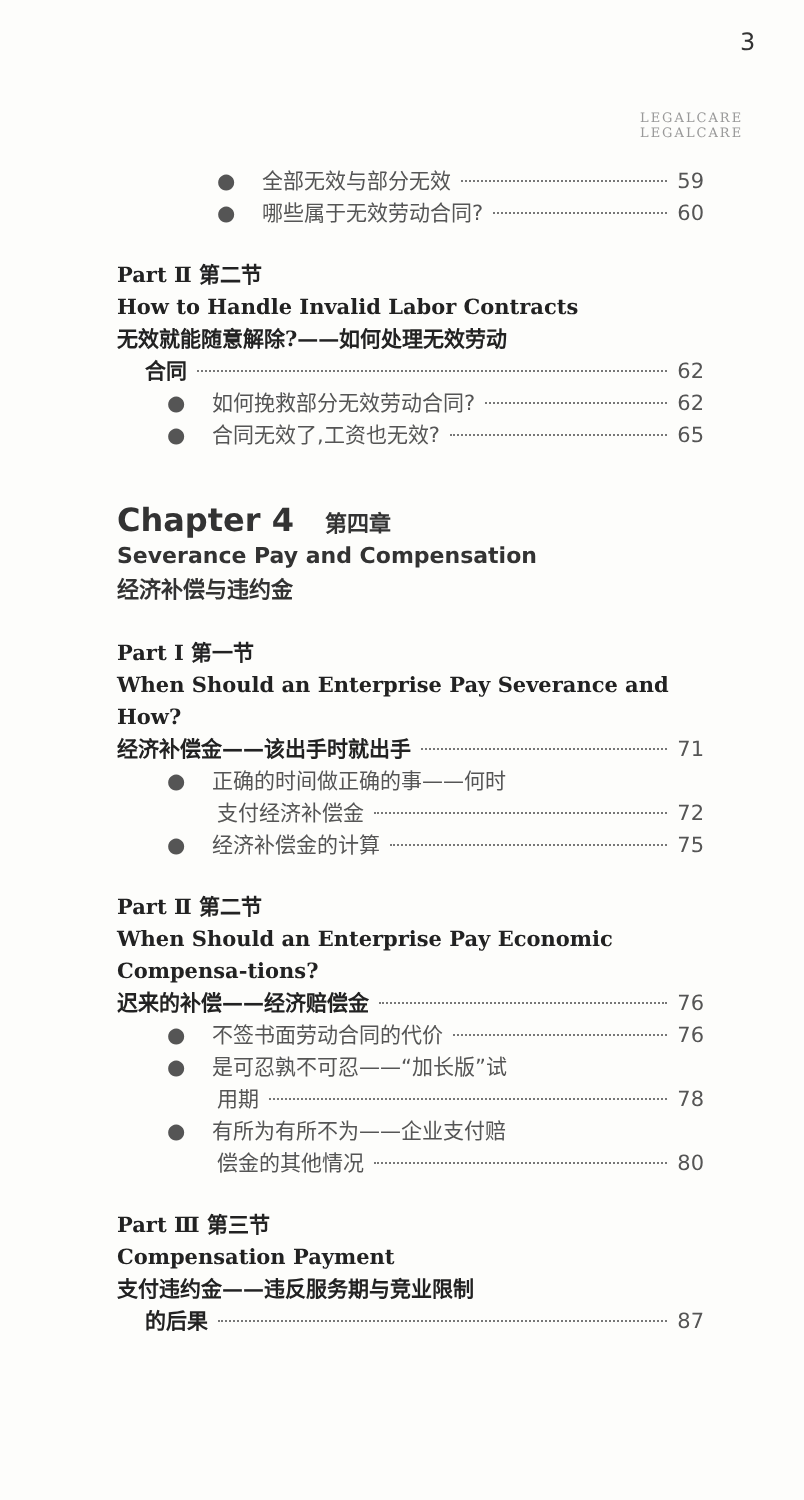3
LEGALCARE LEGALCARE
● 全部无效与部分无效 59
● 哪些属于无效劳动合同? 60
Part Ⅱ 第二节
How to Handle Invalid Labor Contracts
无效就能随意解除?——如何处理无效劳动
合同 62
● 如何挽救部分无效劳动合同? 62
● 合同无效了,工资也无效? 65
Chapter 4 第四章
Severance Pay and Compensation
经济补偿与违约金
Part Ⅰ 第一节
When Should an Enterprise Pay Severance and How?
经济补偿金——该出手时就出手 71
● 正确的时间做正确的事——何时
支付经济补偿金 72
● 经济补偿金的计算 75
Part Ⅱ 第二节
When Should an Enterprise Pay Economic Compensa-tions?
迟来的补偿——经济赔偿金 76
● 不签书面劳动合同的代价 76
● 是可忍孰不可忍——“加长版”试
用期 78
● 有所为有所不为——企业支付赔
偿金的其他情况 80
Part Ⅲ 第三节
Compensation Payment
支付违约金——违反服务期与竞业限制
的后果 87